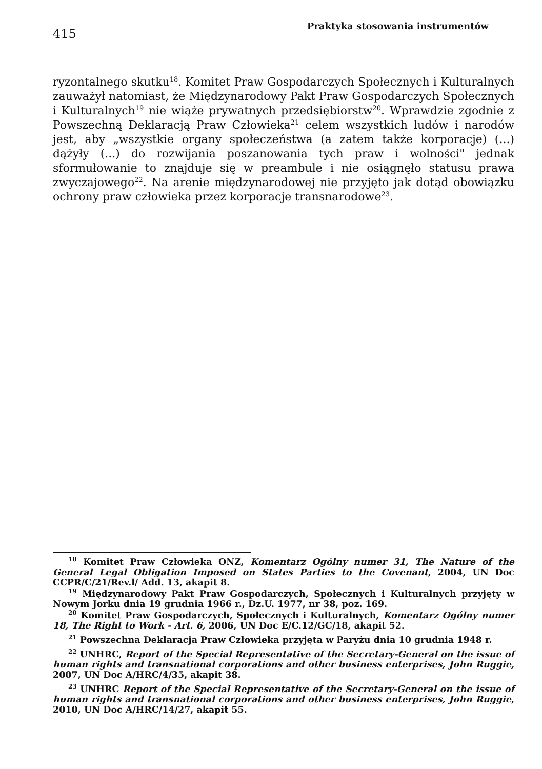415
Praktyka stosowania instrumentów
ryzontalnego skutku<sup>18</sup>. Komitet Praw Gospodarczych Społecznych i Kulturalnych zauważył natomiast, że Międzynarodowy Pakt Praw Gospodarczych Społecznych i Kulturalnych<sup>19</sup> nie wiąże prywatnych przedsiębiorstw<sup>20</sup>. Wprawdzie zgodnie z Powszechną Deklaracją Praw Człowieka<sup>21</sup> celem wszystkich ludów i narodów jest, aby „wszystkie organy społeczeństwa (a zatem także korporacje) (...) dążyły (...) do rozwijania poszanowania tych praw i wolności" jednak sformułowanie to znajduje się w preambule i nie osiągnęło statusu prawa zwyczajowego<sup>22</sup>. Na arenie międzynarodowej nie przyjęto jak dotąd obowiązku ochrony praw człowieka przez korporacje transnarodowe<sup>23</sup>.
<sup>18</sup> Komitet Praw Człowieka ONZ, Komentarz Ogólny numer 31, The Nature of the General Legal Obligation Imposed on States Parties to the Covenant, 2004, UN Doc CCPR/C/21/Rev.l/ Add. 13, akapit 8.
<sup>19</sup> Międzynarodowy Pakt Praw Gospodarczych, Społecznych i Kulturalnych przyjęty w Nowym Jorku dnia 19 grudnia 1966 r., Dz.U. 1977, nr 38, poz. 169.
<sup>20</sup> Komitet Praw Gospodarczych, Społecznych i Kulturalnych, Komentarz Ogólny numer 18, The Right to Work - Art. 6, 2006, UN Doc E/C.12/GC/18, akapit 52.
<sup>21</sup> Powszechna Deklaracja Praw Człowieka przyjęta w Paryżu dnia 10 grudnia 1948 r.
<sup>22</sup> UNHRC, Report of the Special Representative of the Secretary-General on the issue of human rights and transnational corporations and other business enterprises, John Ruggie, 2007, UN Doc A/HRC/4/35, akapit 38.
<sup>23</sup> UNHRC Report of the Special Representative of the Secretary-General on the issue of human rights and transnational corporations and other business enterprises, John Ruggie, 2010, UN Doc A/HRC/14/27, akapit 55.